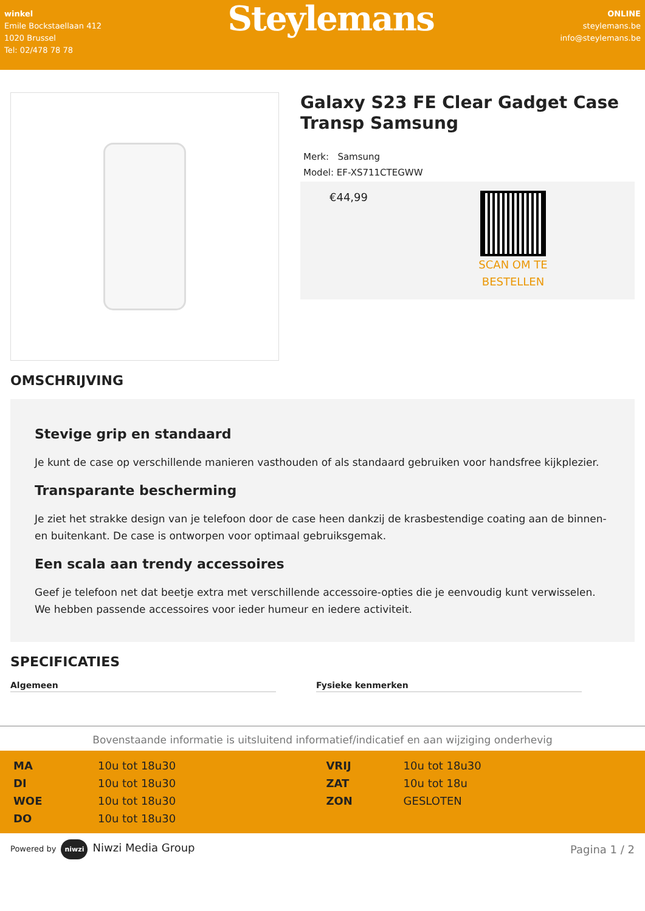winkel
Emile Bockstaellaan 412
1020 Brussel
Tel: 02/478 78 78
Steylemans
ONLINE
steylemans.be
info@steylemans.be
Galaxy S23 FE Clear Gadget Case Transp Samsung
Merk: Samsung
Model: EF-XS711CTEGWW
€44,99
SCAN OM TE
BESTELLEN
OMSCHRIJVING
Stevige grip en standaard
Je kunt de case op verschillende manieren vasthouden of als standaard gebruiken voor handsfree kijkplezier.
Transparante bescherming
Je ziet het strakke design van je telefoon door de case heen dankzij de krasbestendige coating aan de binnen- en buitenkant. De case is ontworpen voor optimaal gebruiksgemak.
Een scala aan trendy accessoires
Geef je telefoon net dat beetje extra met verschillende accessoire-opties die je eenvoudig kunt verwisselen. We hebben passende accessoires voor ieder humeur en iedere activiteit.
SPECIFICATIES
Algemeen Fysieke kenmerken
Bovenstaande informatie is uitsluitend informatief/indicatief en aan wijziging onderhevig
| MA | 10u tot 18u30 | VRIJ | 10u tot 18u30 |
| DI | 10u tot 18u30 | ZAT | 10u tot 18u |
| WOE | 10u tot 18u30 | ZON | GESLOTEN |
| DO | 10u tot 18u30 | | |
Powered by niwzi Niwzi Media Group
Pagina 1 / 2